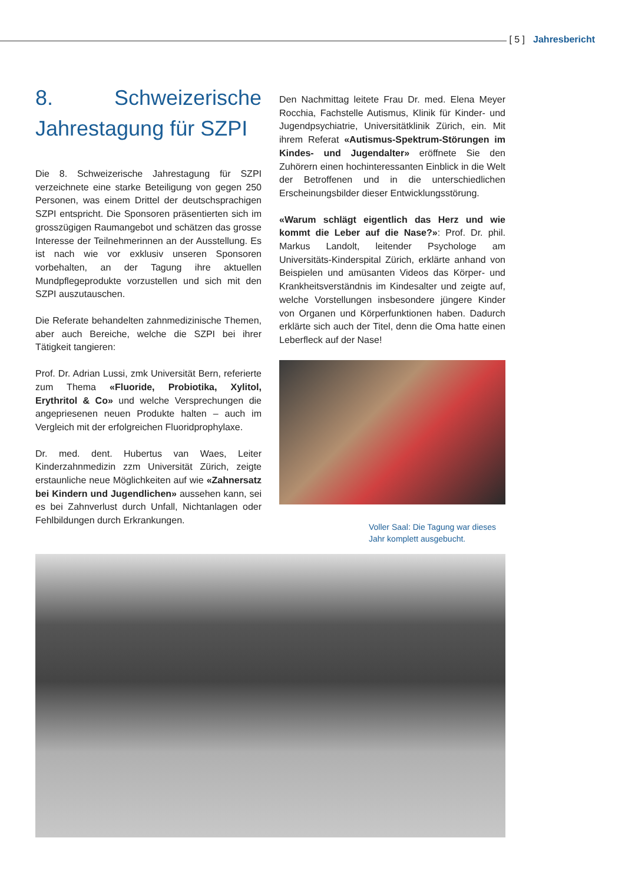[ 5 ] Jahresbericht
8. Schweizerische Jahrestagung für SZPI
Die 8. Schweizerische Jahrestagung für SZPI verzeichnete eine starke Beteiligung von gegen 250 Personen, was einem Drittel der deutschsprachigen SZPI entspricht. Die Sponsoren präsentierten sich im grosszügigen Raumangebot und schätzen das grosse Interesse der Teilnehmerinnen an der Ausstellung. Es ist nach wie vor exklusiv unseren Sponsoren vorbehalten, an der Tagung ihre aktuellen Mundpflegeprodukte vorzustellen und sich mit den SZPI auszutauschen.
Die Referate behandelten zahnmedizinische Themen, aber auch Bereiche, welche die SZPI bei ihrer Tätigkeit tangieren:
Prof. Dr. Adrian Lussi, zmk Universität Bern, referierte zum Thema «Fluoride, Probiotika, Xylitol, Erythritol & Co» und welche Versprechungen die angepriesenen neuen Produkte halten – auch im Vergleich mit der erfolgreichen Fluoridprophylaxe.
Dr. med. dent. Hubertus van Waes, Leiter Kinderzahnmedizin zzm Universität Zürich, zeigte erstaunliche neue Möglichkeiten auf wie «Zahnersatz bei Kindern und Jugendlichen» aussehen kann, sei es bei Zahnverlust durch Unfall, Nichtanlagen oder Fehlbildungen durch Erkrankungen.
Den Nachmittag leitete Frau Dr. med. Elena Meyer Rocchia, Fachstelle Autismus, Klinik für Kinder- und Jugendpsychiatrie, Universitätklinik Zürich, ein. Mit ihrem Referat «Autismus-Spektrum-Störungen im Kindes- und Jugendalter» eröffnete Sie den Zuhörern einen hochinteressanten Einblick in die Welt der Betroffenen und in die unterschiedlichen Erscheinungsbilder dieser Entwicklungsstörung.
«Warum schlägt eigentlich das Herz und wie kommt die Leber auf die Nase?»: Prof. Dr. phil. Markus Landolt, leitender Psychologe am Universitäts-Kinderspital Zürich, erklärte anhand von Beispielen und amüsanten Videos das Körper- und Krankheitsverständnis im Kindesalter und zeigte auf, welche Vorstellungen insbesondere jüngere Kinder von Organen und Körperfunktionen haben. Dadurch erklärte sich auch der Titel, denn die Oma hatte einen Leberfleck auf der Nase!
Voller Saal: Die Tagung war dieses Jahr komplett ausgebucht.